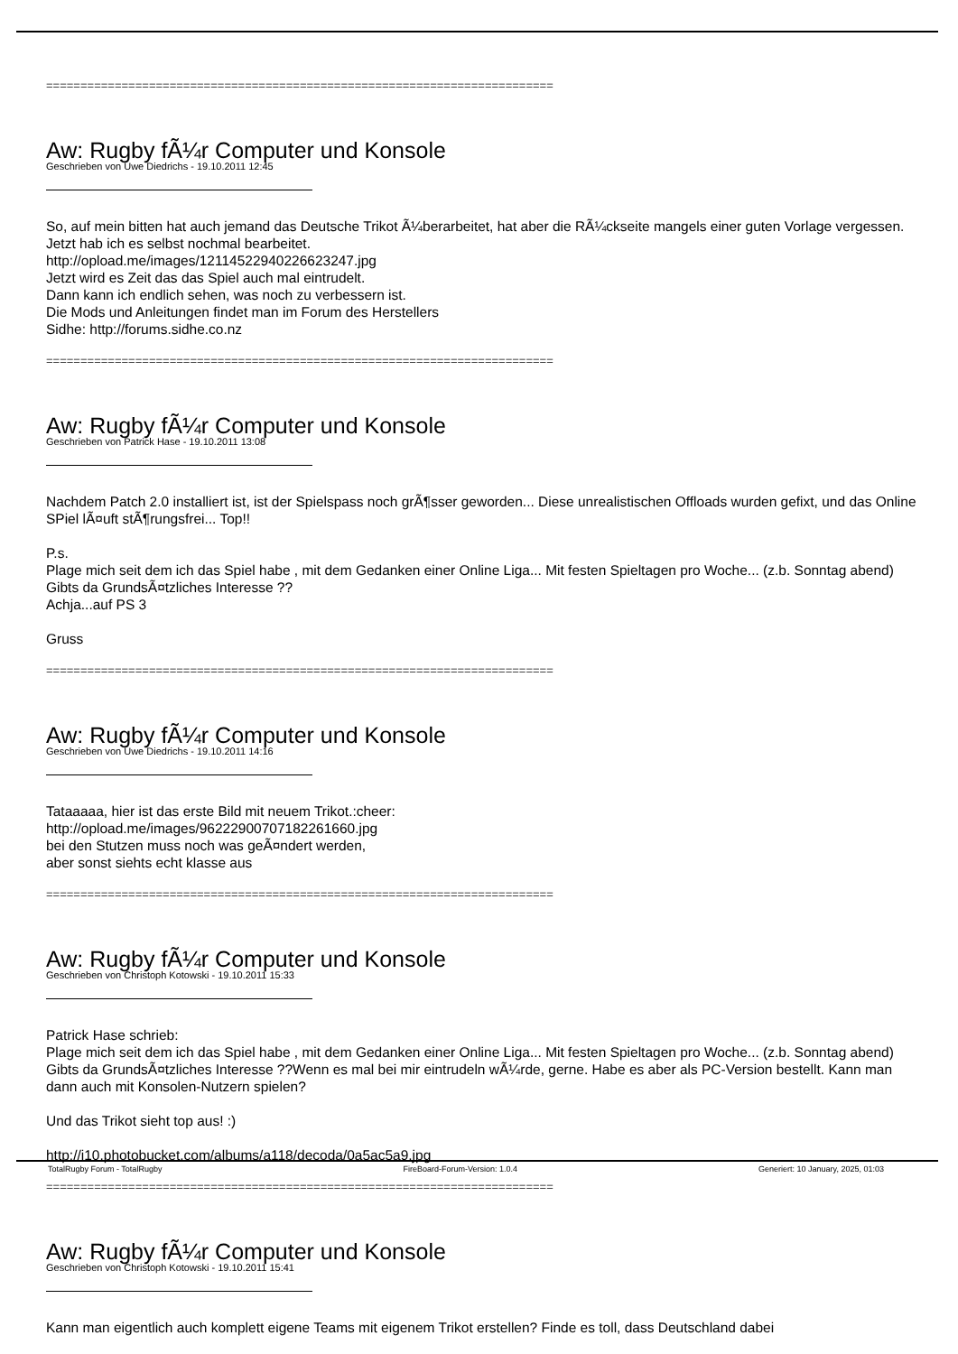==========================================================================
Aw: Rugby fÃ¼r Computer und Konsole
Geschrieben von Uwe Diedrichs - 19.10.2011 12:45
So, auf mein bitten hat auch jemand das Deutsche Trikot Ã¼berarbeitet, hat aber die RÃ¼ckseite mangels einer guten Vorlage vergessen. Jetzt hab ich es selbst nochmal bearbeitet.
http://opload.me/images/12114522940226623247.jpg
Jetzt wird es Zeit das das Spiel auch mal eintrudelt.
Dann kann ich endlich sehen, was noch zu verbessern ist.
Die Mods und Anleitungen findet man im Forum des Herstellers
Sidhe: http://forums.sidhe.co.nz
==========================================================================
Aw: Rugby fÃ¼r Computer und Konsole
Geschrieben von Patrick Hase - 19.10.2011 13:08
Nachdem Patch 2.0 installiert ist, ist der Spielspass noch grÃ¶sser geworden... Diese unrealistischen Offloads wurden gefixt, und das Online SPiel lÃ¤uft stÃ¶rungsfrei... Top!!
P.s.
Plage mich seit dem ich das Spiel habe , mit dem Gedanken einer Online Liga... Mit festen Spieltagen pro Woche... (z.b. Sonntag abend) Gibts da GrundsÃ¤tzliches Interesse ??
Achja...auf PS 3
Gruss
==========================================================================
Aw: Rugby fÃ¼r Computer und Konsole
Geschrieben von Uwe Diedrichs - 19.10.2011 14:16
Tataaaaa, hier ist das erste Bild mit neuem Trikot.:cheer:
http://opload.me/images/96222900707182261660.jpg
bei den Stutzen muss noch was geÃ¤ndert werden,
aber sonst siehts echt klasse aus
==========================================================================
Aw: Rugby fÃ¼r Computer und Konsole
Geschrieben von Christoph Kotowski - 19.10.2011 15:33
Patrick Hase schrieb:
Plage mich seit dem ich das Spiel habe , mit dem Gedanken einer Online Liga... Mit festen Spieltagen pro Woche... (z.b. Sonntag abend) Gibts da GrundsÃ¤tzliches Interesse ??Wenn es mal bei mir eintrudeln wÃ¼rde, gerne. Habe es aber als PC-Version bestellt. Kann man dann auch mit Konsolen-Nutzern spielen?
Und das Trikot sieht top aus! :)
http://i10.photobucket.com/albums/a118/decoda/0a5ac5a9.jpg
==========================================================================
Aw: Rugby fÃ¼r Computer und Konsole
Geschrieben von Christoph Kotowski - 19.10.2011 15:41
Kann man eigentlich auch komplett eigene Teams mit eigenem Trikot erstellen? Finde es toll, dass Deutschland dabei
TotalRugby Forum - TotalRugby FireBoard-Forum-Version: 1.0.4 Generiert: 10 January, 2025, 01:03